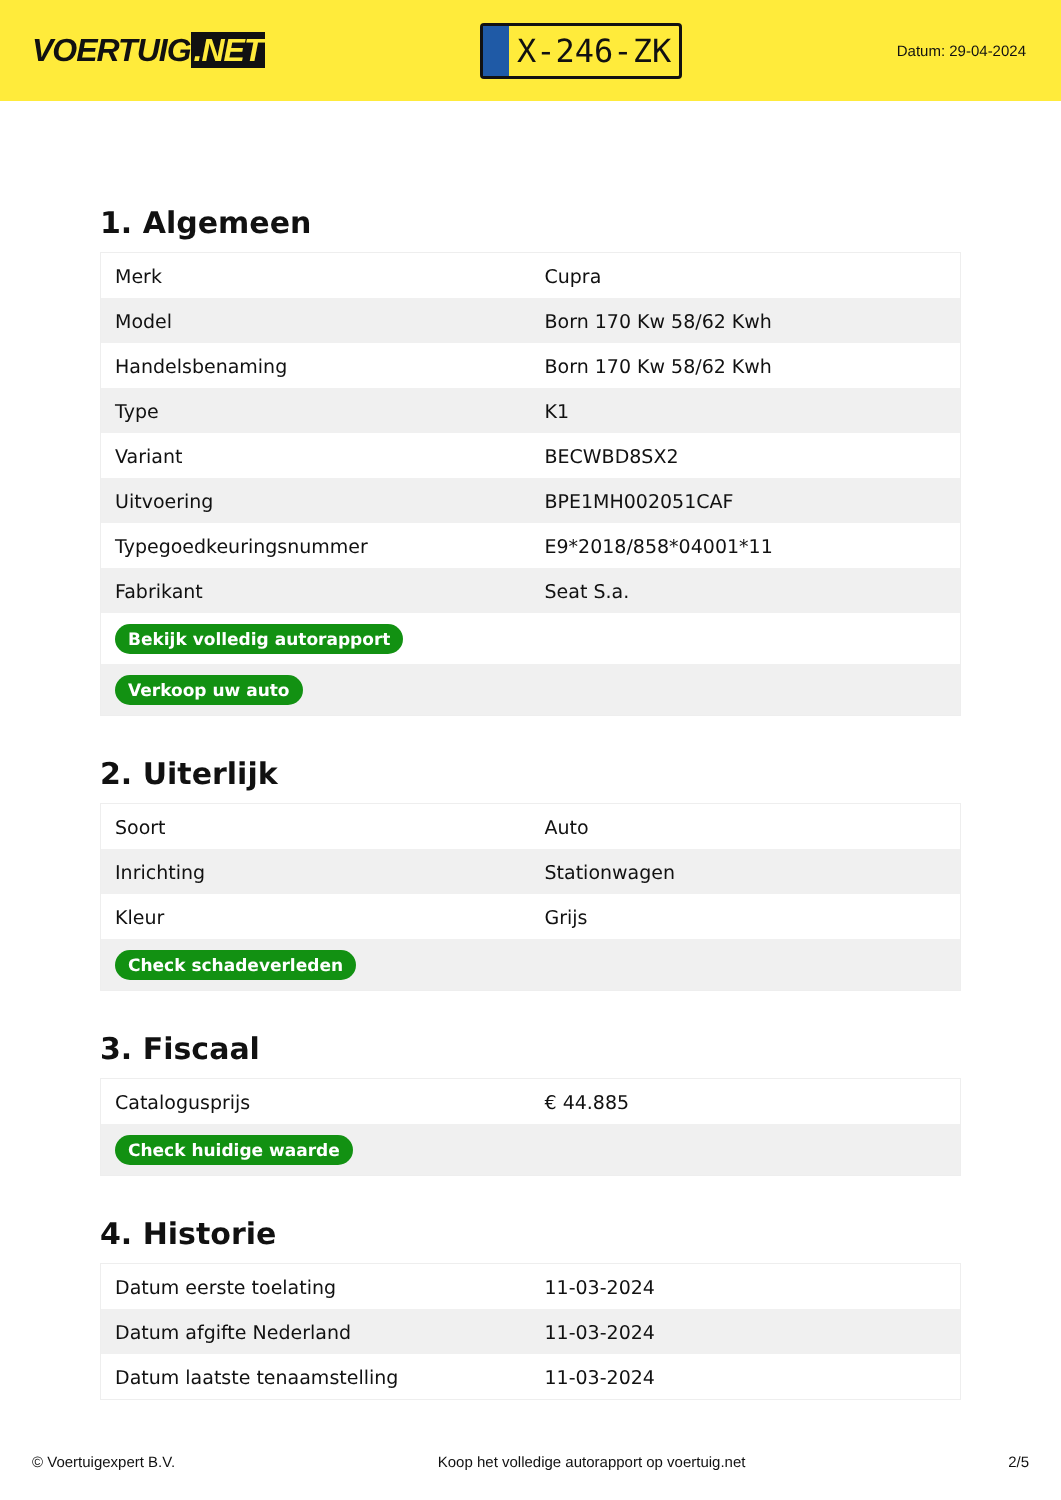VOERTUIG.NET
X-246-ZK
Datum: 29-04-2024
1. Algemeen
| Merk | Cupra |
| Model | Born 170 Kw 58/62 Kwh |
| Handelsbenaming | Born 170 Kw 58/62 Kwh |
| Type | K1 |
| Variant | BECWBD8SX2 |
| Uitvoering | BPE1MH002051CAF |
| Typegoedkeuringsnummer | E9*2018/858*04001*11 |
| Fabrikant | Seat S.a. |
| Bekijk volledig autorapport | |
| Verkoop uw auto | |
2. Uiterlijk
| Soort | Auto |
| Inrichting | Stationwagen |
| Kleur | Grijs |
| Check schadeverleden | |
3. Fiscaal
| Catalogusprijs | € 44.885 |
| Check huidige waarde | |
4. Historie
| Datum eerste toelating | 11-03-2024 |
| Datum afgifte Nederland | 11-03-2024 |
| Datum laatste tenaamstelling | 11-03-2024 |
© Voertuigexpert B.V. Koop het volledige autorapport op voertuig.net 2/5